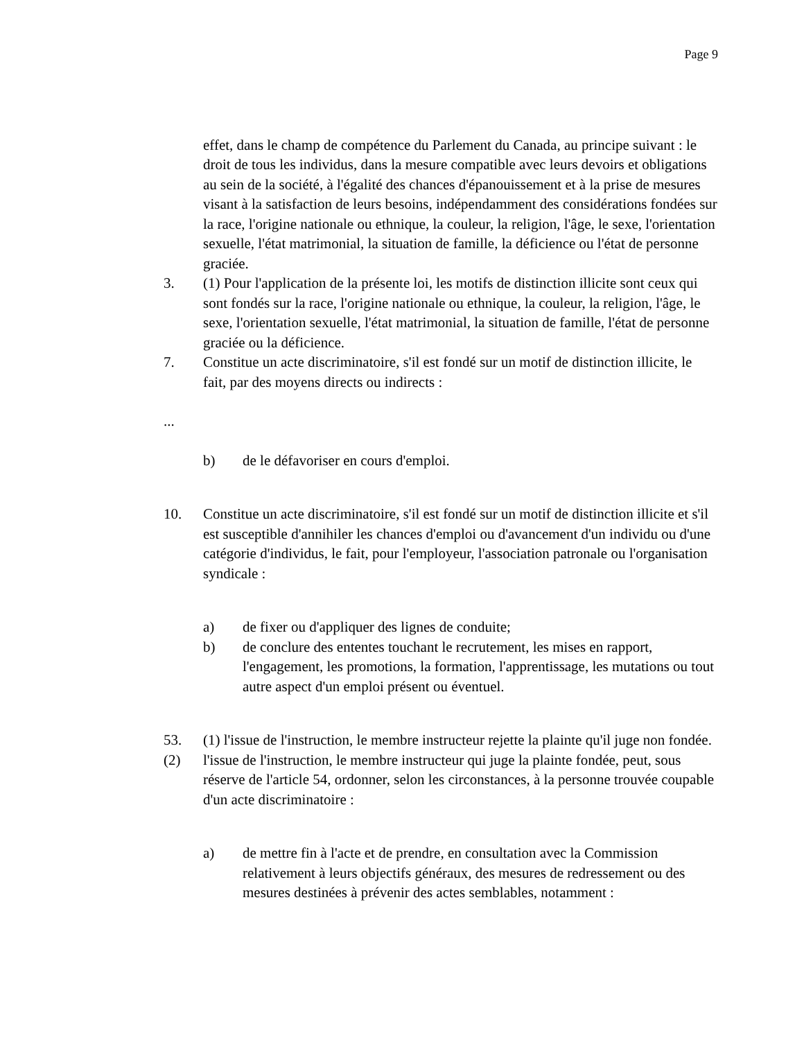Page 9
effet, dans le champ de compétence du Parlement du Canada, au principe suivant : le droit de tous les individus, dans la mesure compatible avec leurs devoirs et obligations au sein de la société, à l'égalité des chances d'épanouissement et à la prise de mesures visant à la satisfaction de leurs besoins, indépendamment des considérations fondées sur la race, l'origine nationale ou ethnique, la couleur, la religion, l'âge, le sexe, l'orientation sexuelle, l'état matrimonial, la situation de famille, la déficience ou l'état de personne graciée.
3. (1) Pour l'application de la présente loi, les motifs de distinction illicite sont ceux qui sont fondés sur la race, l'origine nationale ou ethnique, la couleur, la religion, l'âge, le sexe, l'orientation sexuelle, l'état matrimonial, la situation de famille, l'état de personne graciée ou la déficience.
7. Constitue un acte discriminatoire, s'il est fondé sur un motif de distinction illicite, le fait, par des moyens directs ou indirects :
...
b) de le défavoriser en cours d'emploi.
10. Constitue un acte discriminatoire, s'il est fondé sur un motif de distinction illicite et s'il est susceptible d'annihiler les chances d'emploi ou d'avancement d'un individu ou d'une catégorie d'individus, le fait, pour l'employeur, l'association patronale ou l'organisation syndicale :
a) de fixer ou d'appliquer des lignes de conduite;
b) de conclure des ententes touchant le recrutement, les mises en rapport, l'engagement, les promotions, la formation, l'apprentissage, les mutations ou tout autre aspect d'un emploi présent ou éventuel.
53. (1) l'issue de l'instruction, le membre instructeur rejette la plainte qu'il juge non fondée.
(2) l'issue de l'instruction, le membre instructeur qui juge la plainte fondée, peut, sous réserve de l'article 54, ordonner, selon les circonstances, à la personne trouvée coupable d'un acte discriminatoire :
a) de mettre fin à l'acte et de prendre, en consultation avec la Commission relativement à leurs objectifs généraux, des mesures de redressement ou des mesures destinées à prévenir des actes semblables, notamment :